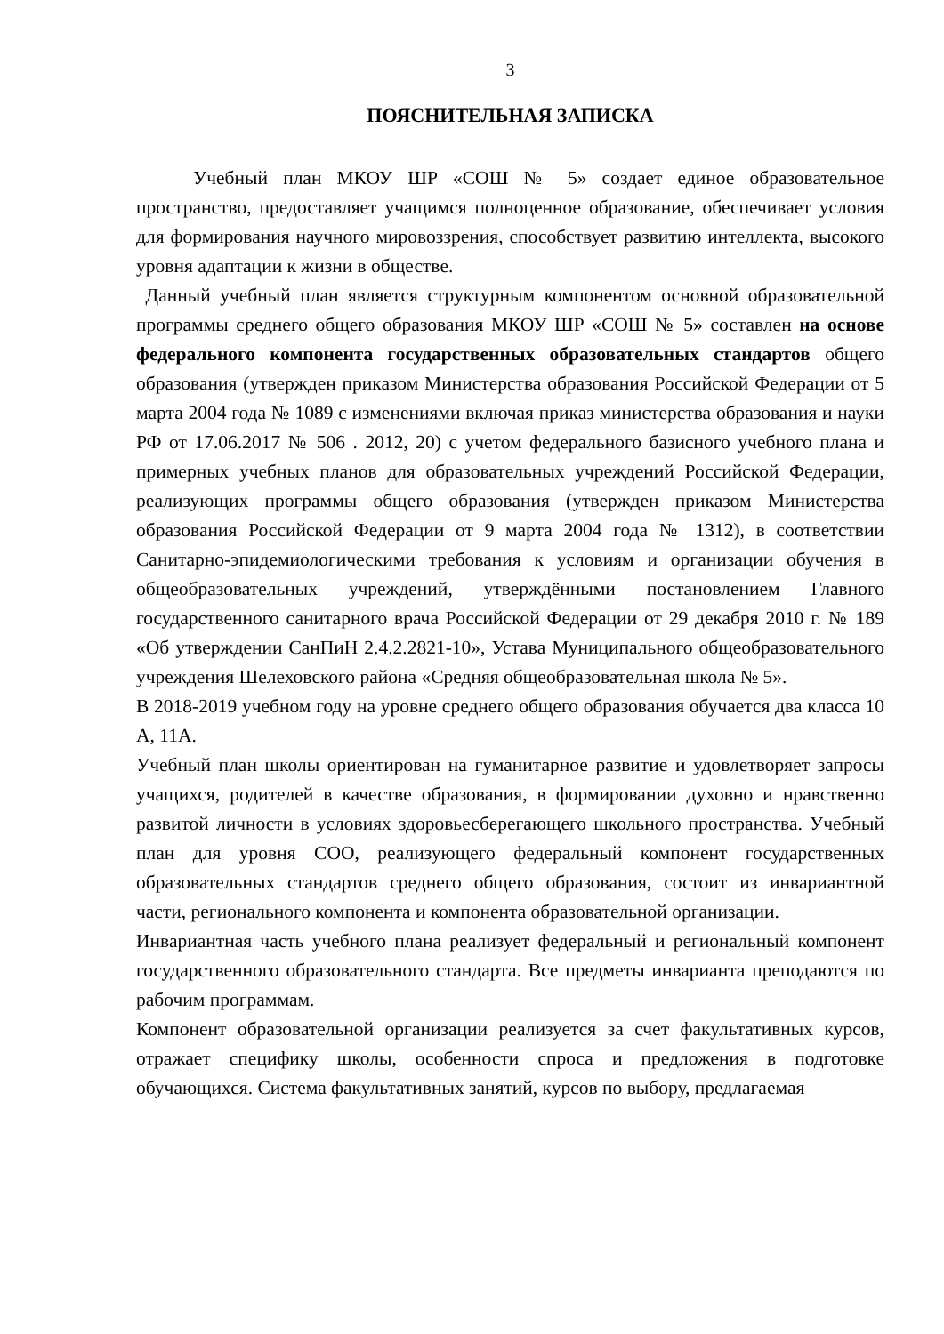3
ПОЯСНИТЕЛЬНАЯ ЗАПИСКА
Учебный план МКОУ ШР «СОШ № 5» создает единое образовательное пространство, предоставляет учащимся полноценное образование, обеспечивает условия для формирования научного мировоззрения, способствует развитию интеллекта, высокого уровня адаптации к жизни в обществе.
Данный учебный план является структурным компонентом основной образовательной программы среднего общего образования МКОУ ШР «СОШ № 5» составлен на основе федерального компонента государственных образовательных стандартов общего образования (утвержден приказом Министерства образования Российской Федерации от 5 марта 2004 года № 1089 с изменениями включая приказ министерства образования и науки РФ от 17.06.2017 № 506 . 2012, 20) с учетом федерального базисного учебного плана и примерных учебных планов для образовательных учреждений Российской Федерации, реализующих программы общего образования (утвержден приказом Министерства образования Российской Федерации от 9 марта 2004 года № 1312), в соответствии Санитарно-эпидемиологическими требования к условиям и организации обучения в общеобразовательных учреждений, утверждёнными постановлением Главного государственного санитарного врача Российской Федерации от 29 декабря 2010 г. № 189 «Об утверждении СанПиН 2.4.2.2821-10», Устава Муниципального общеобразовательного учреждения Шелеховского района «Средняя общеобразовательная школа № 5».
В 2018-2019 учебном году на уровне среднего общего образования обучается два класса 10 А, 11А.
Учебный план школы ориентирован на гуманитарное развитие и удовлетворяет запросы учащихся, родителей в качестве образования, в формировании духовно и нравственно развитой личности в условиях здоровьесберегающего школьного пространства. Учебный план для уровня СОО, реализующего федеральный компонент государственных образовательных стандартов среднего общего образования, состоит из инвариантной части, регионального компонента и компонента образовательной организации.
Инвариантная часть учебного плана реализует федеральный и региональный компонент государственного образовательного стандарта. Все предметы инварианта преподаются по рабочим программам.
Компонент образовательной организации реализуется за счет факультативных курсов, отражает специфику школы, особенности спроса и предложения в подготовке обучающихся. Система факультативных занятий, курсов по выбору, предлагаемая